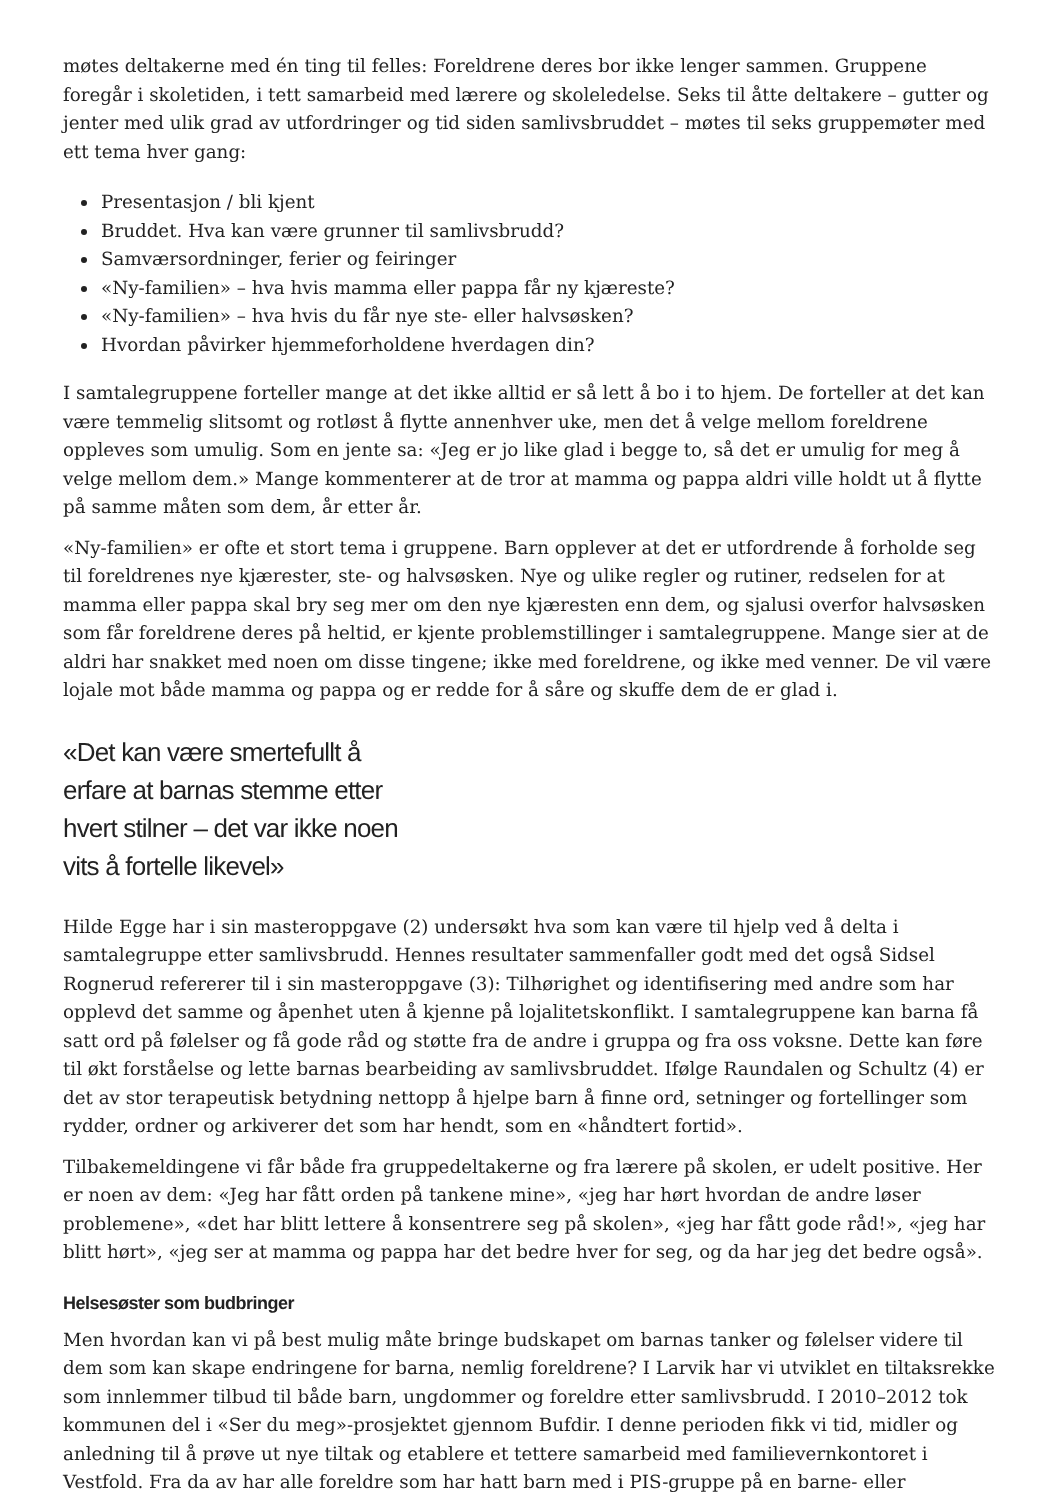møtes deltakerne med én ting til felles: Foreldrene deres bor ikke lenger sammen. Gruppene foregår i skoletiden, i tett samarbeid med lærere og skoleledelse. Seks til åtte deltakere – gutter og jenter med ulik grad av utfordringer og tid siden samlivsbruddet – møtes til seks gruppemøter med ett tema hver gang:
Presentasjon / bli kjent
Bruddet. Hva kan være grunner til samlivsbrudd?
Samværsordninger, ferier og feiringer
«Ny-familien» – hva hvis mamma eller pappa får ny kjæreste?
«Ny-familien» – hva hvis du får nye ste- eller halvsøsken?
Hvordan påvirker hjemmeforholdene hverdagen din?
I samtalegruppene forteller mange at det ikke alltid er så lett å bo i to hjem. De forteller at det kan være temmelig slitsomt og rotløst å flytte annenhver uke, men det å velge mellom foreldrene oppleves som umulig. Som en jente sa: «Jeg er jo like glad i begge to, så det er umulig for meg å velge mellom dem.» Mange kommenterer at de tror at mamma og pappa aldri ville holdt ut å flytte på samme måten som dem, år etter år.
«Ny-familien» er ofte et stort tema i gruppene. Barn opplever at det er utfordrende å forholde seg til foreldrenes nye kjærester, ste- og halvsøsken. Nye og ulike regler og rutiner, redselen for at mamma eller pappa skal bry seg mer om den nye kjæresten enn dem, og sjalusi overfor halvsøsken som får foreldrene deres på heltid, er kjente problemstillinger i samtalegruppene. Mange sier at de aldri har snakket med noen om disse tingene; ikke med foreldrene, og ikke med venner. De vil være lojale mot både mamma og pappa og er redde for å såre og skuffe dem de er glad i.
«Det kan være smertefullt å erfare at barnas stemme etter hvert stilner – det var ikke noen vits å fortelle likevel»
Hilde Egge har i sin masteroppgave (2) undersøkt hva som kan være til hjelp ved å delta i samtalegruppe etter samlivsbrudd. Hennes resultater sammenfaller godt med det også Sidsel Rognerud refererer til i sin masteroppgave (3): Tilhørighet og identifisering med andre som har opplevd det samme og åpenhet uten å kjenne på lojalitetskonflikt. I samtalegruppene kan barna få satt ord på følelser og få gode råd og støtte fra de andre i gruppa og fra oss voksne. Dette kan føre til økt forståelse og lette barnas bearbeiding av samlivsbruddet. Ifølge Raundalen og Schultz (4) er det av stor terapeutisk betydning nettopp å hjelpe barn å finne ord, setninger og fortellinger som rydder, ordner og arkiverer det som har hendt, som en «håndtert fortid».
Tilbakemeldingene vi får både fra gruppedeltakerne og fra lærere på skolen, er udelt positive. Her er noen av dem: «Jeg har fått orden på tankene mine», «jeg har hørt hvordan de andre løser problemene», «det har blitt lettere å konsentrere seg på skolen», «jeg har fått gode råd!», «jeg har blitt hørt», «jeg ser at mamma og pappa har det bedre hver for seg, og da har jeg det bedre også».
Helsesøster som budbringer
Men hvordan kan vi på best mulig måte bringe budskapet om barnas tanker og følelser videre til dem som kan skape endringene for barna, nemlig foreldrene? I Larvik har vi utviklet en tiltaksrekke som innlemmer tilbud til både barn, ungdommer og foreldre etter samlivsbrudd. I 2010–2012 tok kommunen del i «Ser du meg»-prosjektet gjennom Bufdir. I denne perioden fikk vi tid, midler og anledning til å prøve ut nye tiltak og etablere et tettere samarbeid med familievernkontoret i Vestfold. Fra da av har alle foreldre som har hatt barn med i PIS-gruppe på en barne- eller